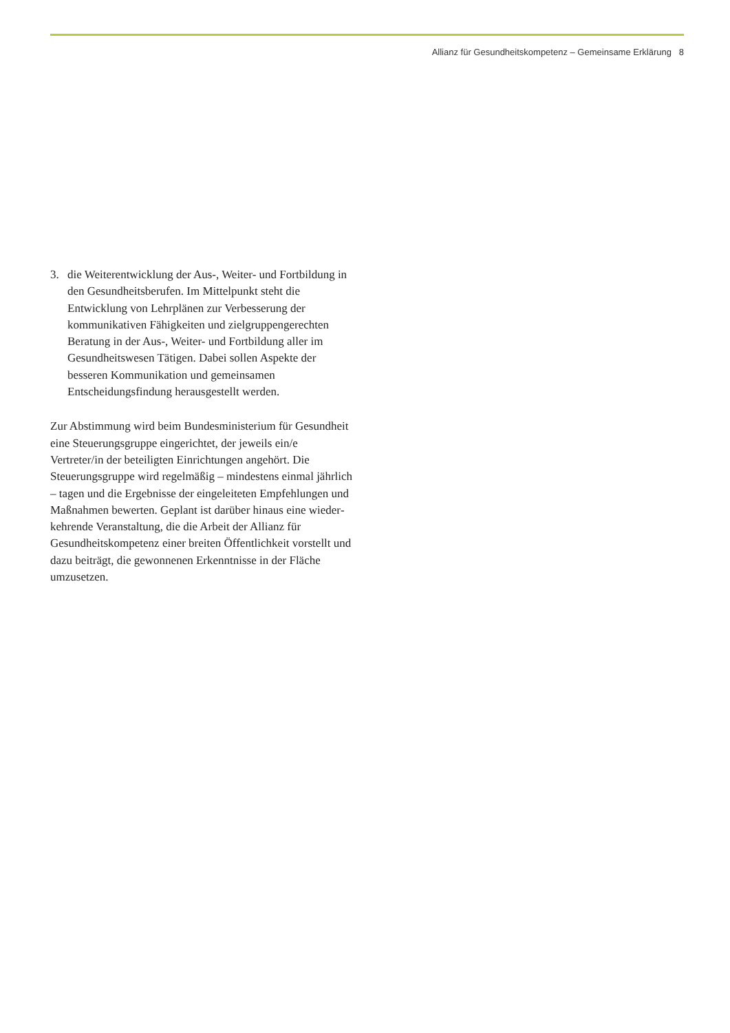Allianz für Gesundheitskompetenz – Gemeinsame Erklärung 8
3. die Weiterentwicklung der Aus-, Weiter- und Fort­bildung in den Gesundheitsberufen. Im Mittelpunkt steht die Entwicklung von Lehrplänen zur Verbes­serung der kommunikativen Fähigkeiten und ziel­gruppengerechten Beratung in der Aus-, Weiter- und Fortbildung aller im Gesundheitswesen Tätigen. Dabei sollen Aspekte der besseren Kommunikation und gemeinsamen Entscheidungsfindung heraus­gestellt werden.
Zur Abstimmung wird beim Bundesministerium für Gesundheit eine Steuerungsgruppe eingerichtet, der jeweils ein/e Vertreter/in der beteiligten Einrichtungen angehört. Die Steuerungsgruppe wird regelmäßig – mindestens einmal jährlich – tagen und die Ergebnisse der eingeleiteten Empfehlungen und Maßnahmen bewerten. Geplant ist darüber hinaus eine wieder­kehrende Veranstaltung, die die Arbeit der Allianz für Gesundheitskompetenz einer breiten Öffentlichkeit vorstellt und dazu beiträgt, die gewonnenen Erkennt­nisse in der Fläche umzusetzen.